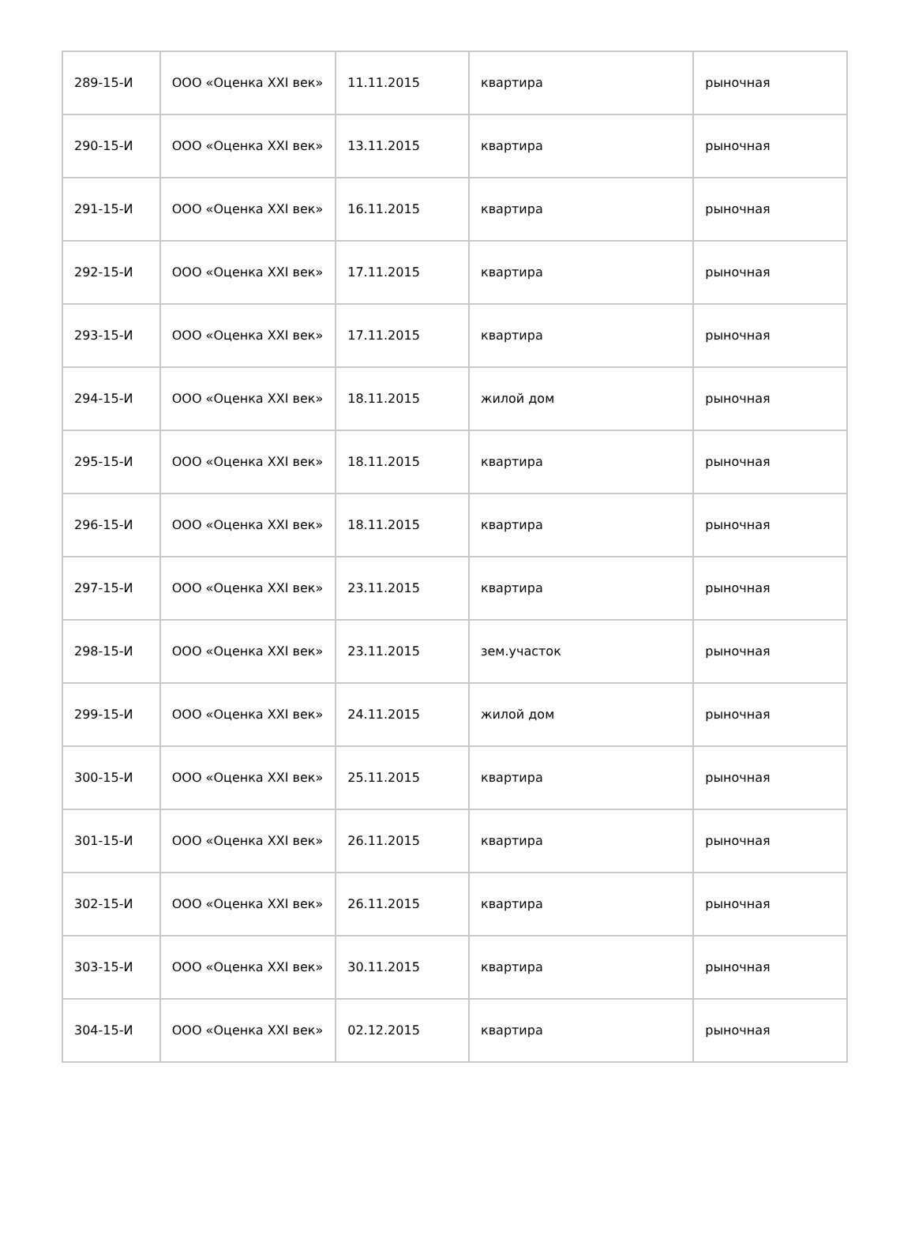| 289-15-И | ООО «Оценка XXI век» | 11.11.2015 | квартира | рыночная |
| 290-15-И | ООО «Оценка XXI век» | 13.11.2015 | квартира | рыночная |
| 291-15-И | ООО «Оценка XXI век» | 16.11.2015 | квартира | рыночная |
| 292-15-И | ООО «Оценка XXI век» | 17.11.2015 | квартира | рыночная |
| 293-15-И | ООО «Оценка XXI век» | 17.11.2015 | квартира | рыночная |
| 294-15-И | ООО «Оценка XXI век» | 18.11.2015 | жилой дом | рыночная |
| 295-15-И | ООО «Оценка XXI век» | 18.11.2015 | квартира | рыночная |
| 296-15-И | ООО «Оценка XXI век» | 18.11.2015 | квартира | рыночная |
| 297-15-И | ООО «Оценка XXI век» | 23.11.2015 | квартира | рыночная |
| 298-15-И | ООО «Оценка XXI век» | 23.11.2015 | зем.участок | рыночная |
| 299-15-И | ООО «Оценка XXI век» | 24.11.2015 | жилой дом | рыночная |
| 300-15-И | ООО «Оценка XXI век» | 25.11.2015 | квартира | рыночная |
| 301-15-И | ООО «Оценка XXI век» | 26.11.2015 | квартира | рыночная |
| 302-15-И | ООО «Оценка XXI век» | 26.11.2015 | квартира | рыночная |
| 303-15-И | ООО «Оценка XXI век» | 30.11.2015 | квартира | рыночная |
| 304-15-И | ООО «Оценка XXI век» | 02.12.2015 | квартира | рыночная |